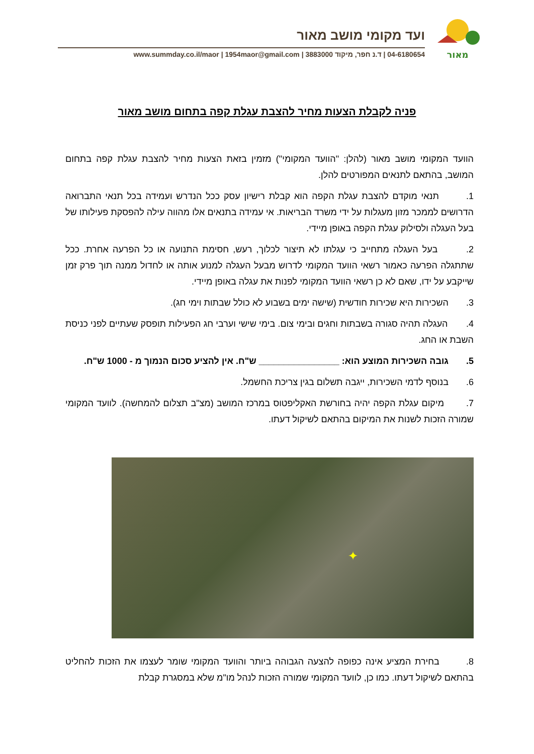מאור
ועד מקומי מושב מאור
04-6180654 | ד.נ חפר, מיקוד 3883000 | www.summday.co.il/maor | 1954maor@gmail.com
פניה לקבלת הצעות מחיר להצבת עגלת קפה בתחום מושב מאור
הוועד המקומי מושב מאור (להלן: "הוועד המקומי") מזמין בזאת הצעות מחיר להצבת עגלת קפה בתחום המושב, בהתאם לתנאים המפורטים להלן.
1. תנאי מוקדם להצבת עגלת הקפה הוא קבלת רישיון עסק ככל הנדרש ועמידה בכל תנאי התברואה הדרושים לממכר מזון מעגלות על ידי משרד הבריאות. אי עמידה בתנאים אלו מהווה עילה להפסקת פעילותו של בעל העגלה ולסילוק עגלת הקפה באופן מיידי.
2. בעל העגלה מתחייב כי עגלתו לא תיצור לכלוך, רעש, חסימת התנועה או כל הפרעה אחרת. ככל שתתגלה הפרעה כאמור רשאי הוועד המקומי לדרוש מבעל העגלה למנוע אותה או לחדול ממנה תוך פרק זמן שייקבע על ידו, שאם לא כן רשאי הוועד המקומי לפנות את עגלה באופן מיידי.
3. השכירות היא שכירות חודשית (שישה ימים בשבוע לא כולל שבתות וימי חג).
4. העגלה תהיה סגורה בשבתות וחגים ובימי צום. בימי שישי וערבי חג הפעילות תופסק שעתיים לפני כניסת השבת או החג.
5. גובה השכירות המוצע הוא: ________________ ש"ח. אין להציע סכום הנמוך מ - 1000 ש"ח.
6. בנוסף לדמי השכירות, ייגבה תשלום בגין צריכת החשמל.
7. מיקום עגלת הקפה יהיה בחורשת האקליפטוס במרכז המושב (מצ"ב תצלום להמחשה). לוועד המקומי שמורה הזכות לשנות את המיקום בהתאם לשיקול דעתו.
✦
8. בחירת המציע אינה כפופה להצעה הגבוהה ביותר והוועד המקומי שומר לעצמו את הזכות להחליט בהתאם לשיקול דעתו. כמו כן, לוועד המקומי שמורה הזכות לנהל מו"מ שלא במסגרת קבלת